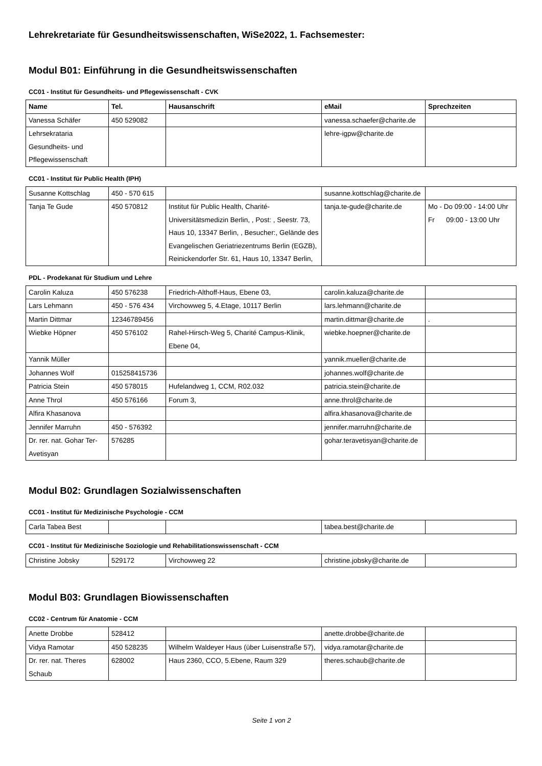Lehrekretariate für Gesundheitswissenschaften, WiSe2022, 1. Fachsemester:
Modul B01: Einführung in die Gesundheitswissenschaften
CC01 - Institut für Gesundheits- und Pflegewissenschaft - CVK
| Name | Tel. | Hausanschrift | eMail | Sprechzeiten |
| --- | --- | --- | --- | --- |
| Vanessa Schäfer | 450 529082 | | vanessa.schaefer@charite.de | |
| Lehrsekrataria Gesundheits- und Pflegewissenschaft | | | lehre-igpw@charite.de | |
CC01 - Institut für Public Health (IPH)
| Susanne Kottschlag | 450 - 570 615 | | susanne.kottschlag@charite.de | |
| Tanja Te Gude | 450 570812 | Institut für Public Health, Charité-Universitätsmedizin Berlin, , Post: , Seestr. 73, Haus 10, 13347 Berlin, , Besucher:, Gelände des Evangelischen Geriatriezentrums Berlin (EGZB), Reinickendorfer Str. 61, Haus 10, 13347 Berlin, | tanja.te-gude@charite.de | Mo - Do 09:00 - 14:00 Uhr Fr 09:00 - 13:00 Uhr |
PDL - Prodekanat für Studium und Lehre
| Carolin Kaluza | 450 576238 | Friedrich-Althoff-Haus, Ebene 03, | carolin.kaluza@charite.de | |
| Lars Lehmann | 450 - 576 434 | Virchowweg 5, 4.Etage, 10117 Berlin | lars.lehmann@charite.de | |
| Martin Dittmar | 12346789456 | | martin.dittmar@charite.de | . |
| Wiebke Höpner | 450 576102 | Rahel-Hirsch-Weg 5, Charité Campus-Klinik, Ebene 04, | wiebke.hoepner@charite.de | |
| Yannik Müller | | | yannik.mueller@charite.de | |
| Johannes Wolf | 015258415736 | | johannes.wolf@charite.de | |
| Patricia Stein | 450 578015 | Hufelandweg 1, CCM, R02.032 | patricia.stein@charite.de | |
| Anne Throl | 450 576166 | Forum 3, | anne.throl@charite.de | |
| Alfira Khasanova | | | alfira.khasanova@charite.de | |
| Jennifer Marruhn | 450 - 576392 | | jennifer.marruhn@charite.de | |
| Dr. rer. nat. Gohar Ter-Avetisyan | 576285 | | gohar.teravetisyan@charite.de | |
Modul B02: Grundlagen Sozialwissenschaften
CC01 - Institut für Medizinische Psychologie - CCM
| Carla Tabea Best | | | tabea.best@charite.de | |
CC01 - Institut für Medizinische Soziologie und Rehabilitationswissenschaft - CCM
| Christine Jobsky | 529172 | Virchowweg 22 | christine.jobsky@charite.de | |
Modul B03: Grundlagen Biowissenschaften
CC02 - Centrum für Anatomie - CCM
| Anette Drobbe | 528412 | | anette.drobbe@charite.de | |
| Vidya Ramotar | 450 528235 | Wilhelm Waldeyer Haus (über Luisenstraße 57), | vidya.ramotar@charite.de | |
| Dr. rer. nat. Theres Schaub | 628002 | Haus 2360, CCO, 5.Ebene, Raum 329 | theres.schaub@charite.de | |
Seite 1 von 2